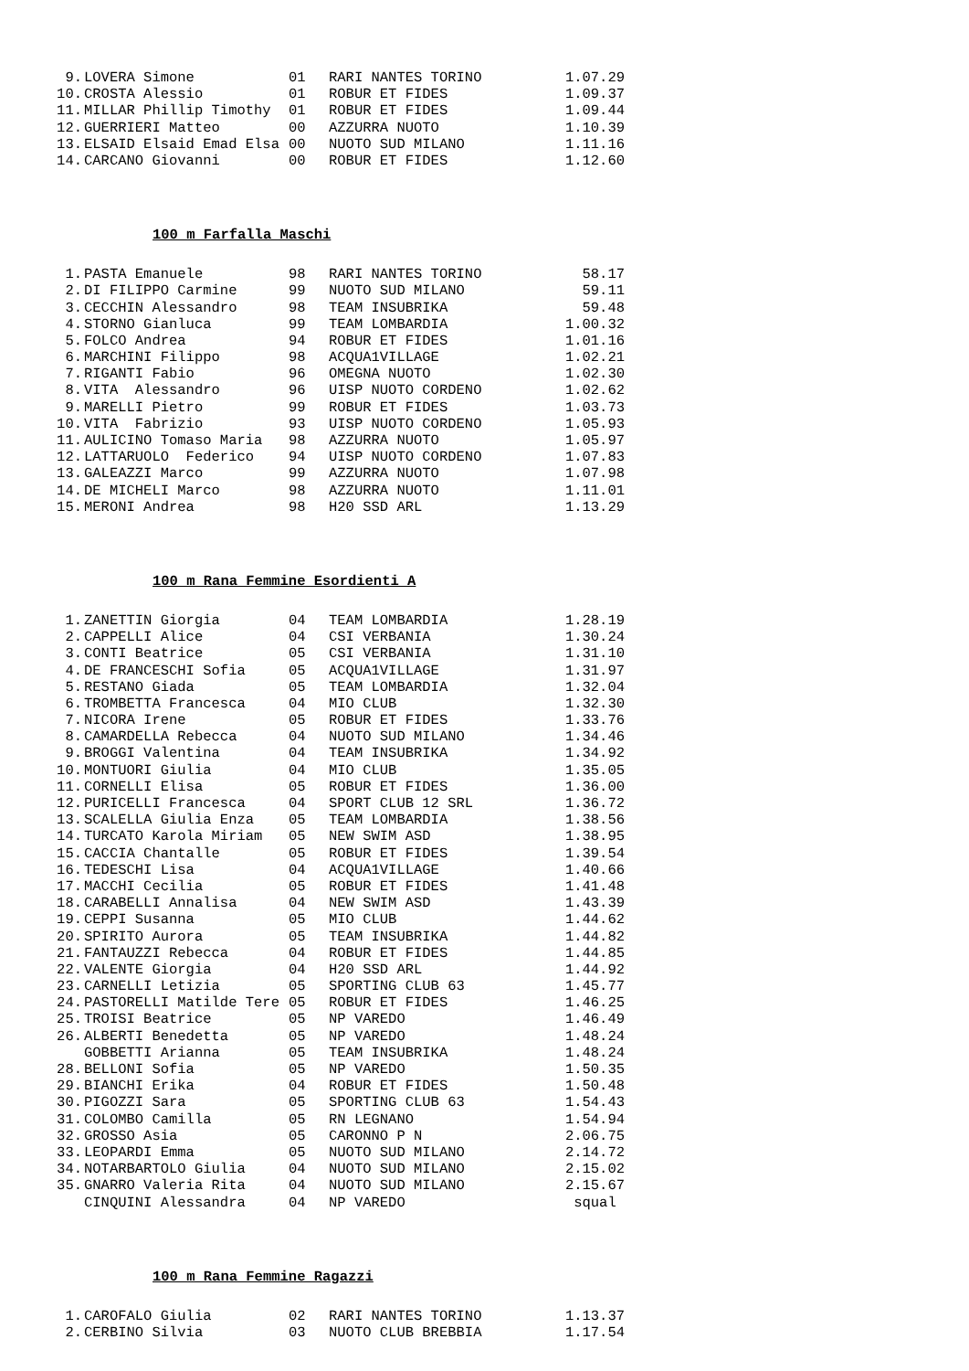| 9. | LOVERA Simone | 01 | RARI NANTES TORINO | 1.07.29 |
| 10. | CROSTA Alessio | 01 | ROBUR ET FIDES | 1.09.37 |
| 11. | MILLAR Phillip Timothy | 01 | ROBUR ET FIDES | 1.09.44 |
| 12. | GUERRIERI Matteo | 00 | AZZURRA NUOTO | 1.10.39 |
| 13. | ELSAID Elsaid Emad Elsa | 00 | NUOTO SUD MILANO | 1.11.16 |
| 14. | CARCANO Giovanni | 00 | ROBUR ET FIDES | 1.12.60 |
100 m Farfalla Maschi
| 1. | PASTA Emanuele | 98 | RARI NANTES TORINO | 58.17 |
| 2. | DI FILIPPO Carmine | 99 | NUOTO SUD MILANO | 59.11 |
| 3. | CECCHIN Alessandro | 98 | TEAM INSUBRIKA | 59.48 |
| 4. | STORNO Gianluca | 99 | TEAM LOMBARDIA | 1.00.32 |
| 5. | FOLCO Andrea | 94 | ROBUR ET FIDES | 1.01.16 |
| 6. | MARCHINI Filippo | 98 | ACQUA1VILLAGE | 1.02.21 |
| 7. | RIGANTI Fabio | 96 | OMEGNA NUOTO | 1.02.30 |
| 8. | VITA Alessandro | 96 | UISP NUOTO CORDENO | 1.02.62 |
| 9. | MARELLI Pietro | 99 | ROBUR ET FIDES | 1.03.73 |
| 10. | VITA Fabrizio | 93 | UISP NUOTO CORDENO | 1.05.93 |
| 11. | AULICINO Tomaso Maria | 98 | AZZURRA NUOTO | 1.05.97 |
| 12. | LATTARUOLO Federico | 94 | UISP NUOTO CORDENO | 1.07.83 |
| 13. | GALEAZZI Marco | 99 | AZZURRA NUOTO | 1.07.98 |
| 14. | DE MICHELI Marco | 98 | AZZURRA NUOTO | 1.11.01 |
| 15. | MERONI Andrea | 98 | H20 SSD ARL | 1.13.29 |
100 m Rana Femmine Esordienti A
| 1. | ZANETTIN Giorgia | 04 | TEAM LOMBARDIA | 1.28.19 |
| 2. | CAPPELLI Alice | 04 | CSI VERBANIA | 1.30.24 |
| 3. | CONTI Beatrice | 05 | CSI VERBANIA | 1.31.10 |
| 4. | DE FRANCESCHI Sofia | 05 | ACQUA1VILLAGE | 1.31.97 |
| 5. | RESTANO Giada | 05 | TEAM LOMBARDIA | 1.32.04 |
| 6. | TROMBETTA Francesca | 04 | MIO CLUB | 1.32.30 |
| 7. | NICORA Irene | 05 | ROBUR ET FIDES | 1.33.76 |
| 8. | CAMARDELLA Rebecca | 04 | NUOTO SUD MILANO | 1.34.46 |
| 9. | BROGGI Valentina | 04 | TEAM INSUBRIKA | 1.34.92 |
| 10. | MONTUORI Giulia | 04 | MIO CLUB | 1.35.05 |
| 11. | CORNELLI Elisa | 05 | ROBUR ET FIDES | 1.36.00 |
| 12. | PURICELLI Francesca | 04 | SPORT CLUB 12 SRL | 1.36.72 |
| 13. | SCALELLA Giulia Enza | 05 | TEAM LOMBARDIA | 1.38.56 |
| 14. | TURCATO Karola Miriam | 05 | NEW SWIM ASD | 1.38.95 |
| 15. | CACCIA Chantalle | 05 | ROBUR ET FIDES | 1.39.54 |
| 16. | TEDESCHI Lisa | 04 | ACQUA1VILLAGE | 1.40.66 |
| 17. | MACCHI Cecilia | 05 | ROBUR ET FIDES | 1.41.48 |
| 18. | CARABELLI Annalisa | 04 | NEW SWIM ASD | 1.43.39 |
| 19. | CEPPI Susanna | 05 | MIO CLUB | 1.44.62 |
| 20. | SPIRITO Aurora | 05 | TEAM INSUBRIKA | 1.44.82 |
| 21. | FANTAUZZI Rebecca | 04 | ROBUR ET FIDES | 1.44.85 |
| 22. | VALENTE Giorgia | 04 | H20 SSD ARL | 1.44.92 |
| 23. | CARNELLI Letizia | 05 | SPORTING CLUB 63 | 1.45.77 |
| 24. | PASTORELLI Matilde Tere | 05 | ROBUR ET FIDES | 1.46.25 |
| 25. | TROISI Beatrice | 05 | NP VAREDO | 1.46.49 |
| 26. | ALBERTI Benedetta | 05 | NP VAREDO | 1.48.24 |
| | GOBBETTI Arianna | 05 | TEAM INSUBRIKA | 1.48.24 |
| 28. | BELLONI Sofia | 05 | NP VAREDO | 1.50.35 |
| 29. | BIANCHI Erika | 04 | ROBUR ET FIDES | 1.50.48 |
| 30. | PIGOZZI Sara | 05 | SPORTING CLUB 63 | 1.54.43 |
| 31. | COLOMBO Camilla | 05 | RN LEGNANO | 1.54.94 |
| 32. | GROSSO Asia | 05 | CARONNO P N | 2.06.75 |
| 33. | LEOPARDI Emma | 05 | NUOTO SUD MILANO | 2.14.72 |
| 34. | NOTARBARTOLO Giulia | 04 | NUOTO SUD MILANO | 2.15.02 |
| 35. | GNARRO Valeria Rita | 04 | NUOTO SUD MILANO | 2.15.67 |
| | CINQUINI Alessandra | 04 | NP VAREDO | squal |
100 m Rana Femmine Ragazzi
| 1. | CAROFALO Giulia | 02 | RARI NANTES TORINO | 1.13.37 |
| 2. | CERBINO Silvia | 03 | NUOTO CLUB BREBBIA | 1.17.54 |